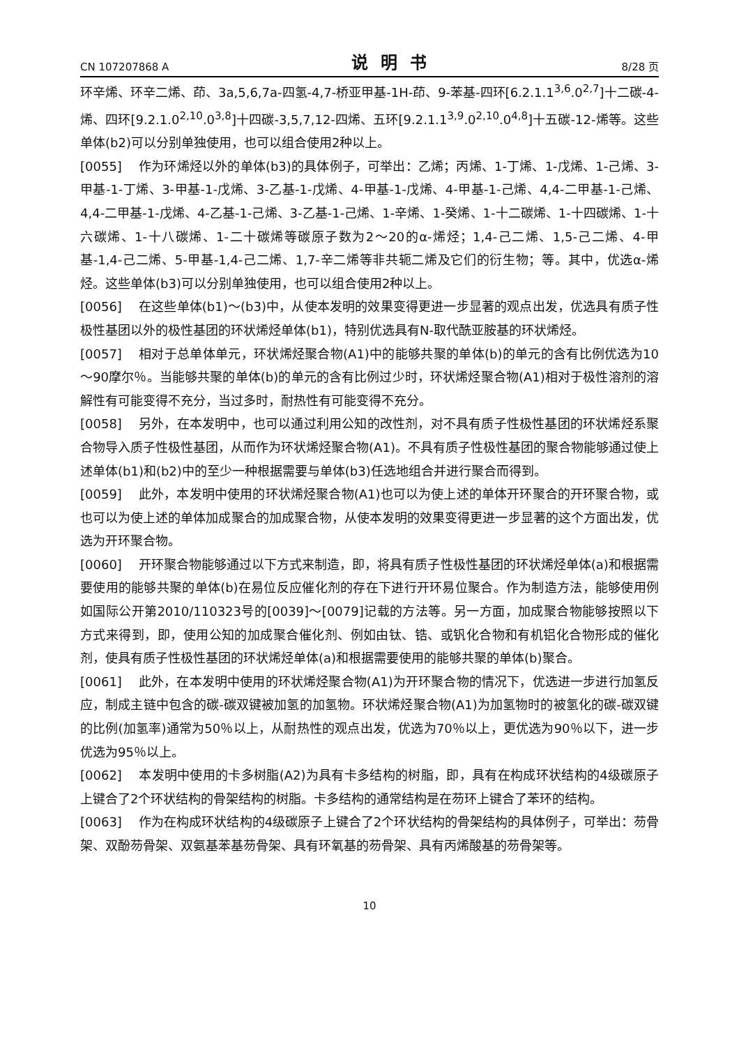CN 107207868 A 说明书 8/28 页
环辛烯、环辛二烯、茚、3a,5,6,7a-四氢-4,7-桥亚甲基-1H-茚、9-苯基-四环[6.2.1.1<sup>3,6</sup>.0<sup>2,7</sup>]十二碳-4-烯、四环[9.2.1.0<sup>2,10</sup>.0<sup>3,8</sup>]十四碳-3,5,7,12-四烯、五环[9.2.1.1<sup>3,9</sup>.0<sup>2,10</sup>.0<sup>4,8</sup>]十五碳-12-烯等。这些单体(b2)可以分别单独使用，也可以组合使用2种以上。
[0055] 作为环烯烃以外的单体(b3)的具体例子，可举出：乙烯；丙烯、1-丁烯、1-戊烯、1-己烯、3-甲基-1-丁烯、3-甲基-1-戊烯、3-乙基-1-戊烯、4-甲基-1-戊烯、4-甲基-1-己烯、4,4-二甲基-1-己烯、4,4-二甲基-1-戊烯、4-乙基-1-己烯、3-乙基-1-己烯、1-辛烯、1-癸烯、1-十二碳烯、1-十四碳烯、1-十六碳烯、1-十八碳烯、1-二十碳烯等碳原子数为2～20的α-烯烃；1,4-己二烯、1,5-己二烯、4-甲基-1,4-己二烯、5-甲基-1,4-己二烯、1,7-辛二烯等非共轭二烯及它们的衍生物；等。其中，优选α-烯烃。这些单体(b3)可以分别单独使用，也可以组合使用2种以上。
[0056] 在这些单体(b1)～(b3)中，从使本发明的效果变得更进一步显著的观点出发，优选具有质子性极性基团以外的极性基团的环状烯烃单体(b1)，特别优选具有N-取代酰亚胺基的环状烯烃。
[0057] 相对于总单体单元，环状烯烃聚合物(A1)中的能够共聚的单体(b)的单元的含有比例优选为10～90摩尔％。当能够共聚的单体(b)的单元的含有比例过少时，环状烯烃聚合物(A1)相对于极性溶剂的溶解性有可能变得不充分，当过多时，耐热性有可能变得不充分。
[0058] 另外，在本发明中，也可以通过利用公知的改性剂，对不具有质子性极性基团的环状烯烃系聚合物导入质子性极性基团，从而作为环状烯烃聚合物(A1)。不具有质子性极性基团的聚合物能够通过使上述单体(b1)和(b2)中的至少一种根据需要与单体(b3)任选地组合并进行聚合而得到。
[0059] 此外，本发明中使用的环状烯烃聚合物(A1)也可以为使上述的单体开环聚合的开环聚合物，或也可以为使上述的单体加成聚合的加成聚合物，从使本发明的效果变得更进一步显著的这个方面出发，优选为开环聚合物。
[0060] 开环聚合物能够通过以下方式来制造，即，将具有质子性极性基团的环状烯烃单体(a)和根据需要使用的能够共聚的单体(b)在易位反应催化剂的存在下进行开环易位聚合。作为制造方法，能够使用例如国际公开第2010/110323号的[0039]～[0079]记载的方法等。另一方面，加成聚合物能够按照以下方式来得到，即，使用公知的加成聚合催化剂、例如由钛、锆、或钒化合物和有机铝化合物形成的催化剂，使具有质子性极性基团的环状烯烃单体(a)和根据需要使用的能够共聚的单体(b)聚合。
[0061] 此外，在本发明中使用的环状烯烃聚合物(A1)为开环聚合物的情况下，优选进一步进行加氢反应，制成主链中包含的碳-碳双键被加氢的加氢物。环状烯烃聚合物(A1)为加氢物时的被氢化的碳-碳双键的比例(加氢率)通常为50％以上，从耐热性的观点出发，优选为70％以上，更优选为90％以下，进一步优选为95％以上。
[0062] 本发明中使用的卡多树脂(A2)为具有卡多结构的树脂，即，具有在构成环状结构的4级碳原子上键合了2个环状结构的骨架结构的树脂。卡多结构的通常结构是在芴环上键合了苯环的结构。
[0063] 作为在构成环状结构的4级碳原子上键合了2个环状结构的骨架结构的具体例子，可举出：芴骨架、双酚芴骨架、双氨基苯基芴骨架、具有环氧基的芴骨架、具有丙烯酸基的芴骨架等。
10